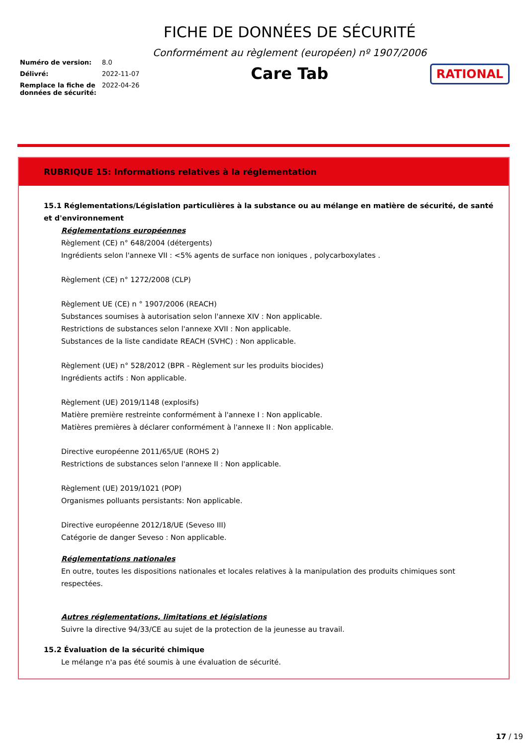Numéro de version: 8.0
Délivré: 2022-11-07
Remplace la fiche de données de sécurité: 2022-04-26
FICHE DE DONNÉES DE SÉCURITÉ
Conformément au règlement (européen) nº 1907/2006
Care Tab
RATIONAL
RUBRIQUE 15: Informations relatives à la réglementation
15.1 Réglementations/Législation particulières à la substance ou au mélange en matière de sécurité, de santé et d'environnement
Réglementations européennes
Règlement (CE) n° 648/2004 (détergents)
Ingrédients selon l'annexe VII : <5% agents de surface non ioniques , polycarboxylates .
Règlement (CE) n° 1272/2008 (CLP)
Règlement UE (CE) n ° 1907/2006 (REACH)
Substances soumises à autorisation selon l'annexe XIV : Non applicable.
Restrictions de substances selon l'annexe XVII : Non applicable.
Substances de la liste candidate REACH (SVHC) : Non applicable.
Règlement (UE) n° 528/2012 (BPR - Règlement sur les produits biocides)
Ingrédients actifs : Non applicable.
Règlement (UE) 2019/1148 (explosifs)
Matière première restreinte conformément à l'annexe I : Non applicable.
Matières premières à déclarer conformément à l'annexe II : Non applicable.
Directive européenne 2011/65/UE (ROHS 2)
Restrictions de substances selon l'annexe II : Non applicable.
Règlement (UE) 2019/1021 (POP)
Organismes polluants persistants: Non applicable.
Directive européenne 2012/18/UE (Seveso III)
Catégorie de danger Seveso : Non applicable.
Réglementations nationales
En outre, toutes les dispositions nationales et locales relatives à la manipulation des produits chimiques sont
respectées.
Autres réglementations, limitations et législations
Suivre la directive 94/33/CE au sujet de la protection de la jeunesse au travail.
15.2 Évaluation de la sécurité chimique
Le mélange n'a pas été soumis à une évaluation de sécurité.
17 / 19